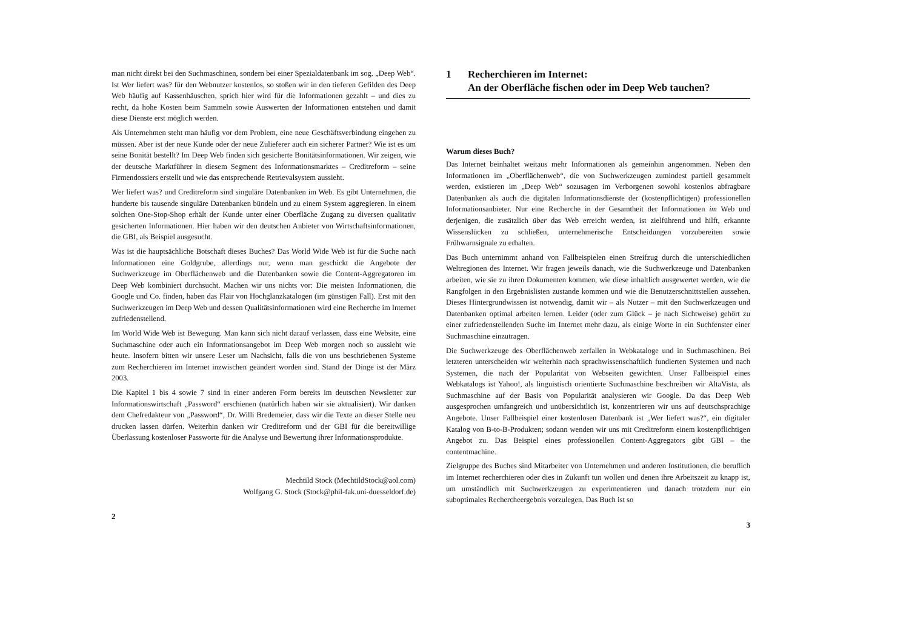man nicht direkt bei den Suchmaschinen, sondern bei einer Spezialdatenbank im sog. „Deep Web“. Ist Wer liefert was? für den Webnutzer kostenlos, so stoßen wir in den tieferen Gefilden des Deep Web häufig auf Kassenhäuschen, sprich hier wird für die Informationen gezahlt – und dies zu recht, da hohe Kosten beim Sammeln sowie Auswerten der Informationen entstehen und damit diese Dienste erst möglich werden.
Als Unternehmen steht man häufig vor dem Problem, eine neue Geschäftsverbindung eingehen zu müssen. Aber ist der neue Kunde oder der neue Zulieferer auch ein sicherer Partner? Wie ist es um seine Bonität bestellt? Im Deep Web finden sich gesicherte Bonitätsinformationen. Wir zeigen, wie der deutsche Marktführer in diesem Segment des Informationsmarktes – Creditreform – seine Firmendossiers erstellt und wie das entsprechende Retrievalsystem aussieht.
Wer liefert was? und Creditreform sind singuläre Datenbanken im Web. Es gibt Unternehmen, die hunderte bis tausende singuläre Datenbanken bündeln und zu einem System aggregieren. In einem solchen One-Stop-Shop erhält der Kunde unter einer Oberfläche Zugang zu diversen qualitativ gesicherten Informationen. Hier haben wir den deutschen Anbieter von Wirtschaftsinformationen, die GBI, als Beispiel ausgesucht.
Was ist die hauptsächliche Botschaft dieses Buches? Das World Wide Web ist für die Suche nach Informationen eine Goldgrube, allerdings nur, wenn man geschickt die Angebote der Suchwerkzeuge im Oberflächenweb und die Datenbanken sowie die Content-Aggregatoren im Deep Web kombiniert durchsucht. Machen wir uns nichts vor: Die meisten Informationen, die Google und Co. finden, haben das Flair von Hochglanzkatalogen (im günstigen Fall). Erst mit den Suchwerkzeugen im Deep Web und dessen Qualitätsinformationen wird eine Recherche im Internet zufriedenstellend.
Im World Wide Web ist Bewegung. Man kann sich nicht darauf verlassen, dass eine Website, eine Suchmaschine oder auch ein Informationsangebot im Deep Web morgen noch so aussieht wie heute. Insofern bitten wir unsere Leser um Nachsicht, falls die von uns beschriebenen Systeme zum Recherchieren im Internet inzwischen geändert worden sind. Stand der Dinge ist der März 2003.
Die Kapitel 1 bis 4 sowie 7 sind in einer anderen Form bereits im deutschen Newsletter zur Informationswirtschaft „Password“ erschienen (natürlich haben wir sie aktualisiert). Wir danken dem Chefredakteur von „Password“, Dr. Willi Bredemeier, dass wir die Texte an dieser Stelle neu drucken lassen dürfen. Weiterhin danken wir Creditreform und der GBI für die bereitwillige Überlassung kostenloser Passworte für die Analyse und Bewertung ihrer Informationsprodukte.
Mechtild Stock (MechtildStock@aol.com)
Wolfgang G. Stock (Stock@phil-fak.uni-duesseldorf.de)
2
1 Recherchieren im Internet:
An der Oberfläche fischen oder im Deep Web tauchen?
Warum dieses Buch?
Das Internet beinhaltet weitaus mehr Informationen als gemeinhin angenommen. Neben den Informationen im „Oberflächenweb“, die von Suchwerkzeugen zumindest partiell gesammelt werden, existieren im „Deep Web“ sozusagen im Verborgenen sowohl kostenlos abfragbare Datenbanken als auch die digitalen Informationsdienste der (kostenpflichtigen) professionellen Informationsanbieter. Nur eine Recherche in der Gesamtheit der Informationen im Web und derjenigen, die zusätzlich über das Web erreicht werden, ist zielführend und hilft, erkannte Wissenslücken zu schließen, unternehmerische Entscheidungen vorzubereiten sowie Frühwarnsignale zu erhalten.
Das Buch unternimmt anhand von Fallbeispielen einen Streifzug durch die unterschiedlichen Weltregionen des Internet. Wir fragen jeweils danach, wie die Suchwerkzeuge und Datenbanken arbeiten, wie sie zu ihren Dokumenten kommen, wie diese inhaltlich ausgewertet werden, wie die Rangfolgen in den Ergebnislisten zustande kommen und wie die Benutzerschnittstellen aussehen. Dieses Hintergrundwissen ist notwendig, damit wir – als Nutzer – mit den Suchwerkzeugen und Datenbanken optimal arbeiten lernen. Leider (oder zum Glück – je nach Sichtweise) gehört zu einer zufriedenstellenden Suche im Internet mehr dazu, als einige Worte in ein Suchfenster einer Suchmaschine einzutragen.
Die Suchwerkzeuge des Oberflächenweb zerfallen in Webkataloge und in Suchmaschinen. Bei letzteren unterscheiden wir weiterhin nach sprachwissenschaftlich fundierten Systemen und nach Systemen, die nach der Popularität von Webseiten gewichten. Unser Fallbeispiel eines Webkatalogs ist Yahoo!, als linguistisch orientierte Suchmaschine beschreiben wir AltaVista, als Suchmaschine auf der Basis von Popularität analysieren wir Google. Da das Deep Web ausgesprochen umfangreich und unübersichtlich ist, konzentrieren wir uns auf deutschsprachige Angebote. Unser Fallbeispiel einer kostenlosen Datenbank ist „Wer liefert was?“, ein digitaler Katalog von B-to-B-Produkten; sodann wenden wir uns mit Creditreform einem kostenpflichtigen Angebot zu. Das Beispiel eines professionellen Content-Aggregators gibt GBI – the contentmachine.
Zielgruppe des Buches sind Mitarbeiter von Unternehmen und anderen Institutionen, die beruflich im Internet recherchieren oder dies in Zukunft tun wollen und denen ihre Arbeitszeit zu knapp ist, um umständlich mit Suchwerkzeugen zu experimentieren und danach trotzdem nur ein suboptimales Rechercheergebnis vorzulegen. Das Buch ist so
3